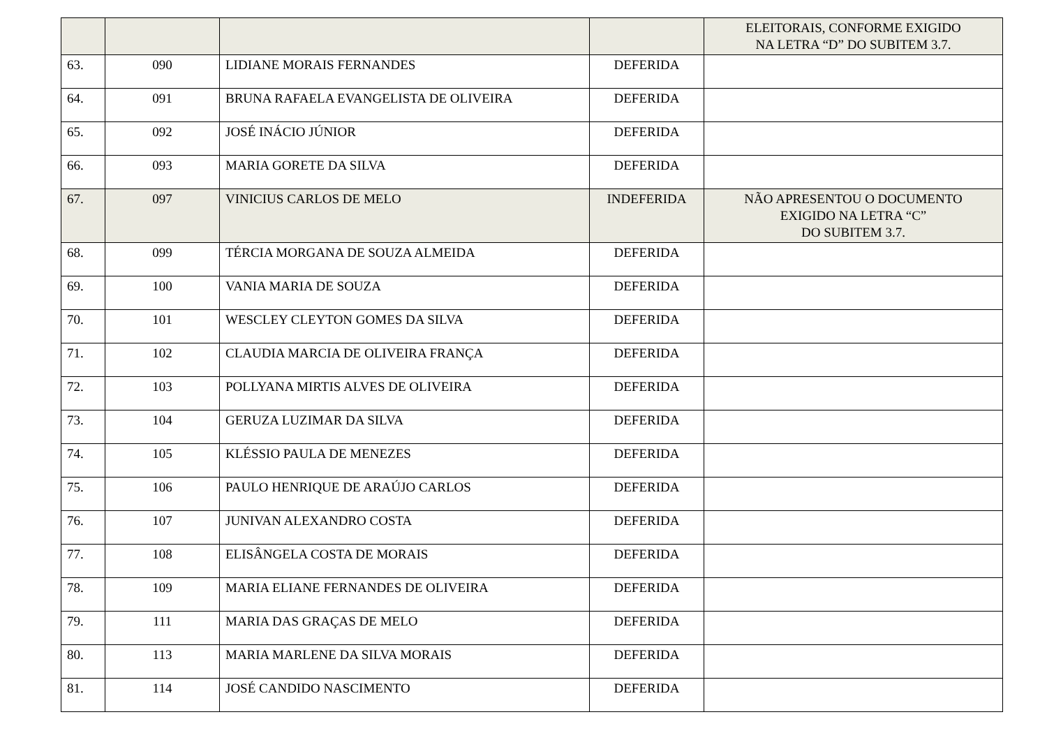| | | | | ELEITORAIS, CONFORME EXIGIDO NA LETRA “D” DO SUBITEM 3.7. |
| 63. | 090 | LIDIANE MORAIS FERNANDES | DEFERIDA | |
| 64. | 091 | BRUNA RAFAELA EVANGELISTA DE OLIVEIRA | DEFERIDA | |
| 65. | 092 | JOSÉ INÁCIO JÚNIOR | DEFERIDA | |
| 66. | 093 | MARIA GORETE DA SILVA | DEFERIDA | |
| 67. | 097 | VINICIUS CARLOS DE MELO | INDEFERIDA | NÃO APRESENTOU O DOCUMENTO EXIGIDO NA LETRA “C” DO SUBITEM 3.7. |
| 68. | 099 | TÉRCIA MORGANA DE SOUZA ALMEIDA | DEFERIDA | |
| 69. | 100 | VANIA MARIA DE SOUZA | DEFERIDA | |
| 70. | 101 | WESCLEY CLEYTON GOMES DA SILVA | DEFERIDA | |
| 71. | 102 | CLAUDIA MARCIA DE OLIVEIRA FRANÇA | DEFERIDA | |
| 72. | 103 | POLLYANA MIRTIS ALVES DE OLIVEIRA | DEFERIDA | |
| 73. | 104 | GERUZA LUZIMAR DA SILVA | DEFERIDA | |
| 74. | 105 | KLÉSSIO PAULA DE MENEZES | DEFERIDA | |
| 75. | 106 | PAULO HENRIQUE DE ARAÚJO CARLOS | DEFERIDA | |
| 76. | 107 | JUNIVAN ALEXANDRO COSTA | DEFERIDA | |
| 77. | 108 | ELISÂNGELA COSTA DE MORAIS | DEFERIDA | |
| 78. | 109 | MARIA ELIANE FERNANDES DE OLIVEIRA | DEFERIDA | |
| 79. | 111 | MARIA DAS GRAÇAS DE MELO | DEFERIDA | |
| 80. | 113 | MARIA MARLENE DA SILVA MORAIS | DEFERIDA | |
| 81. | 114 | JOSÉ CANDIDO NASCIMENTO | DEFERIDA | |